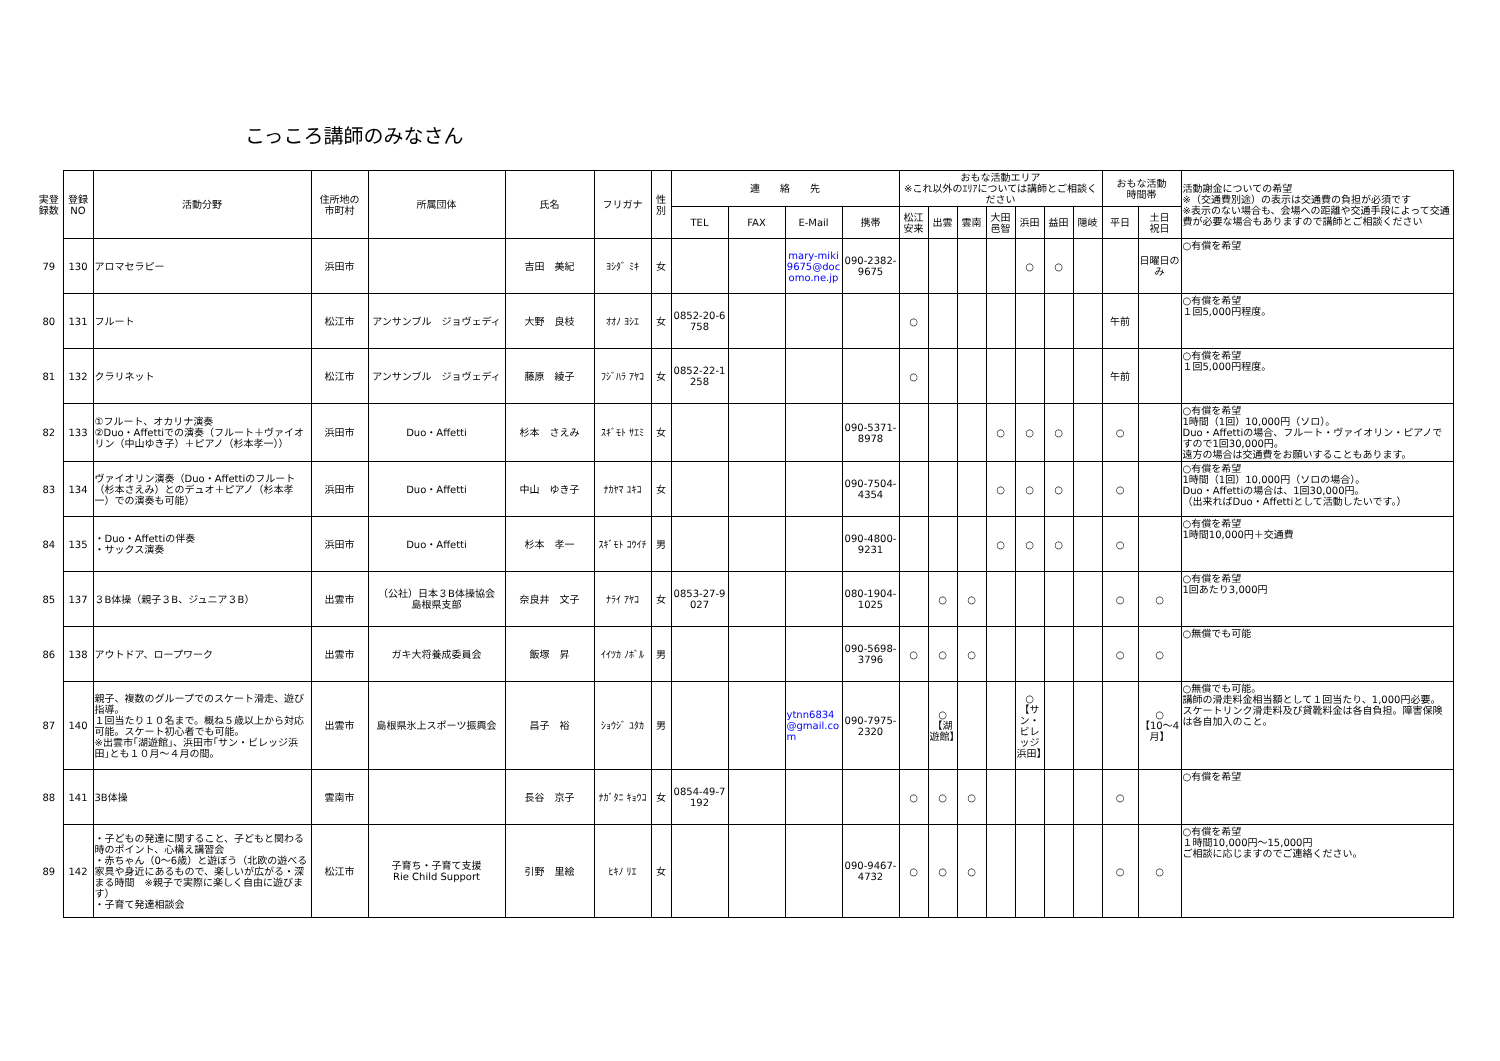こっころ講師のみなさん
| 実登 録数 | 登録 NO | 活動分野 | 住所地の 市町村 | 所属団体 | 氏名 | フリガナ | 性 別 | 連 絡 先 | | | | おもな活動エリア ※これ以外のｴﾘｱについては講師とご相談ください | | | | | | | おもな活動 時間帯 | | 活動謝金についての希望 ※（交通費別途）の表示は交通費の負担が必須です ※表示のない場合も、会場への距離や交通手段によって交通費が必要な場合もありますので講師とご相談ください |
| --- | --- | --- | --- | --- | --- | --- | --- | --- | --- | --- | --- | --- | --- | --- | --- | --- | --- | --- | --- | --- | --- |
| | | | | | | | | TEL | FAX | E-Mail | 携帯 | 松江 安来 | 出雲 | 雲南 | 大田 邑智 | 浜田 | 益田 | 隠岐 | 平日 | 土日 祝日 | |
| 79 | 130 | アロマセラピー | 浜田市 | | 吉田 美紀 | ﾖｼﾀﾞ ﾐｷ | 女 | | | mary-miki9675@docomo.ne.jp | 090-2382-9675 | | | | | ○ | ○ | | | 日曜日のみ | ○有償を希望 |
| 80 | 131 | フルート | 松江市 | アンサンブル ジョヴェディ | 大野 良枝 | ｵｵﾉ ﾖｼｴ | 女 | 0852-20-6758 | | | | ○ | | | | | | | 午前 | | ○有償を希望 １回5,000円程度。 |
| 81 | 132 | クラリネット | 松江市 | アンサンブル ジョヴェディ | 藤原 綾子 | ﾌｼﾞﾊﾗ ｱﾔｺ | 女 | 0852-22-1258 | | | | ○ | | | | | | | 午前 | | ○有償を希望 １回5,000円程度。 |
| 82 | 133 | ①フルート、オカリナ演奏 ②Duo・Affettiでの演奏（フルート＋ヴァイオリン（中山ゆき子）＋ピアノ（杉本孝一）） | 浜田市 | Duo・Affetti | 杉本 さえみ | ｽｷﾞﾓﾄ ｻｴﾐ | 女 | | | | 090-5371-8978 | | | | ○ | ○ | ○ | | ○ | | ○有償を希望 1時間（1回）10,000円（ソロ）。 Duo・Affettiの場合、フルート・ヴァイオリン・ピアノですので1回30,000円。 遠方の場合は交通費をお願いすることもあります。 |
| 83 | 134 | ヴァイオリン演奏（Duo・Affettiのフルート（杉本さえみ）とのデュオ＋ピアノ（杉本孝一）での演奏も可能） | 浜田市 | Duo・Affetti | 中山 ゆき子 | ﾅｶﾔﾏ ﾕｷｺ | 女 | | | | 090-7504-4354 | | | | ○ | ○ | ○ | | ○ | | ○有償を希望 1時間（1回）10,000円（ソロの場合）。 Duo・Affettiの場合は、1回30,000円。 （出来ればDuo・Affettiとして活動したいです。） |
| 84 | 135 | ・Duo・Affettiの伴奏 ・サックス演奏 | 浜田市 | Duo・Affetti | 杉本 孝一 | ｽｷﾞﾓﾄ ｺｳｲﾁ | 男 | | | | 090-4800-9231 | | | | ○ | ○ | ○ | | ○ | | ○有償を希望 1時間10,000円＋交通費 |
| 85 | 137 | ３B体操（親子３B、ジュニア３B） | 出雲市 | （公社）日本３B体操協会 島根県支部 | 奈良井 文子 | ﾅﾗｲ ｱﾔｺ | 女 | 0853-27-9027 | | | 080-1904-1025 | | ○ | ○ | | | | | ○ | ○ | ○有償を希望 1回あたり3,000円 |
| 86 | 138 | アウトドア、ロープワーク | 出雲市 | ガキ大将養成委員会 | 飯塚 昇 | ｲｲﾂｶ ﾉﾎﾞﾙ | 男 | | | | 090-5698-3796 | ○ | ○ | ○ | | | | | ○ | ○ | ○無償でも可能 |
| 87 | 140 | 親子、複数のグループでのスケート滑走、遊び指導。 １回当たり１０名まで。概ね５歳以上から対応可能。スケート初心者でも可能。 ※出雲市｢湖遊館｣、浜田市｢サン・ビレッジ浜田｣とも１０月～４月の間。 | 出雲市 | 島根県氷上スポーツ振興会 | 昌子 裕 | ｼｮｳｼﾞ ﾕﾀｶ | 男 | | | ytnn6834@gmail.com | 090-7975-2320 | | ○ 【湖遊館】 | | | ○ 【サン・ビレッジ浜田】 | | | | ○ 【10～4月】 | ○無償でも可能。 講師の滑走料金相当額として１回当たり、1,000円必要。 スケートリンク滑走料及び貸靴料金は各自負担。障害保険は各自加入のこと。 |
| 88 | 141 | 3B体操 | 雲南市 | | 長谷 京子 | ﾅｶﾞﾀﾆ ｷｮｳｺ | 女 | 0854-49-7192 | | | | ○ | ○ | ○ | | | | | ○ | | ○有償を希望 |
| 89 | 142 | ・子どもの発達に関すること、子どもと関わる時のポイント、心構え講習会 ・赤ちゃん（0～6歳）と遊ぼう（北欧の遊べる家具や身近にあるもので、楽しいが広がる・深まる時間 ※親子で実際に楽しく自由に遊びます） ・子育て発達相談会 | 松江市 | 子育ち・子育て支援 Rie Child Support | 引野 里絵 | ﾋｷﾉ ﾘｴ | 女 | | | | 090-9467-4732 | ○ | ○ | ○ | | | | | ○ | ○ | ○有償を希望 １時間10,000円～15,000円 ご相談に応じますのでご連絡ください。 |